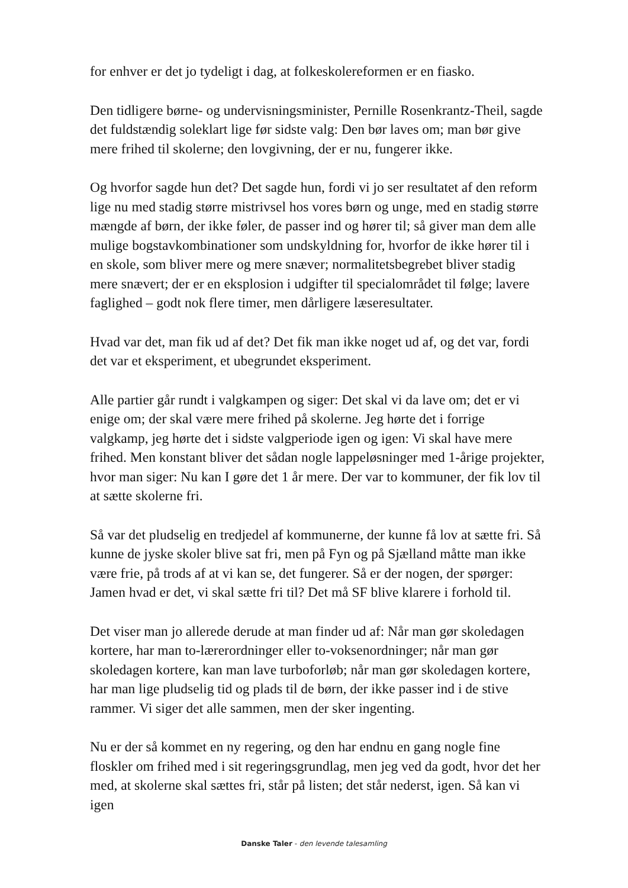for enhver er det jo tydeligt i dag, at folkeskolereformen er en fiasko.
Den tidligere børne- og undervisningsminister, Pernille Rosenkrantz-Theil, sagde det fuldstændig soleklart lige før sidste valg: Den bør laves om; man bør give mere frihed til skolerne; den lovgivning, der er nu, fungerer ikke.
Og hvorfor sagde hun det? Det sagde hun, fordi vi jo ser resultatet af den reform lige nu med stadig større mistrivsel hos vores børn og unge, med en stadig større mængde af børn, der ikke føler, de passer ind og hører til; så giver man dem alle mulige bogstavkombinationer som undskyldning for, hvorfor de ikke hører til i en skole, som bliver mere og mere snæver; normalitetsbegrebet bliver stadig mere snævert; der er en eksplosion i udgifter til specialområdet til følge; lavere faglighed – godt nok flere timer, men dårligere læseresultater.
Hvad var det, man fik ud af det? Det fik man ikke noget ud af, og det var, fordi det var et eksperiment, et ubegrundet eksperiment.
Alle partier går rundt i valgkampen og siger: Det skal vi da lave om; det er vi enige om; der skal være mere frihed på skolerne. Jeg hørte det i forrige valgkamp, jeg hørte det i sidste valgperiode igen og igen: Vi skal have mere frihed. Men konstant bliver det sådan nogle lappeløsninger med 1-årige projekter, hvor man siger: Nu kan I gøre det 1 år mere. Der var to kommuner, der fik lov til at sætte skolerne fri.
Så var det pludselig en tredjedel af kommunerne, der kunne få lov at sætte fri. Så kunne de jyske skoler blive sat fri, men på Fyn og på Sjælland måtte man ikke være frie, på trods af at vi kan se, det fungerer. Så er der nogen, der spørger: Jamen hvad er det, vi skal sætte fri til? Det må SF blive klarere i forhold til.
Det viser man jo allerede derude at man finder ud af: Når man gør skoledagen kortere, har man to-lærerordninger eller to-voksenordninger; når man gør skoledagen kortere, kan man lave turboforløb; når man gør skoledagen kortere, har man lige pludselig tid og plads til de børn, der ikke passer ind i de stive rammer. Vi siger det alle sammen, men der sker ingenting.
Nu er der så kommet en ny regering, og den har endnu en gang nogle fine floskler om frihed med i sit regeringsgrundlag, men jeg ved da godt, hvor det her med, at skolerne skal sættes fri, står på listen; det står nederst, igen. Så kan vi igen
Danske Taler - den levende talesamling